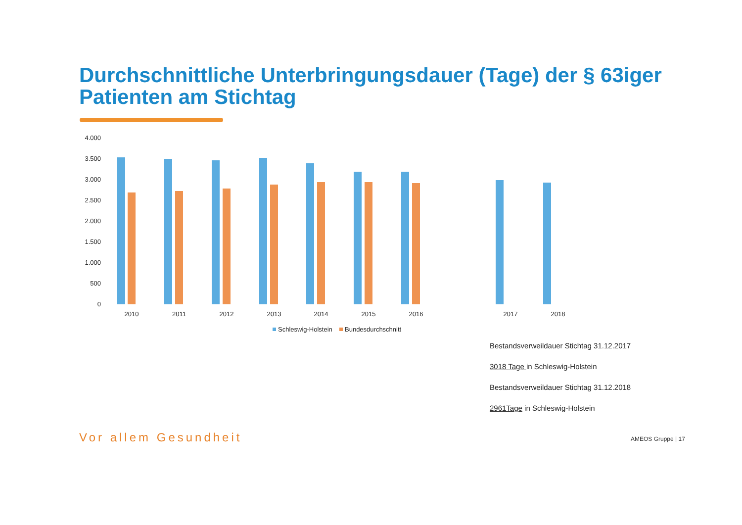Durchschnittliche Unterbringungsdauer (Tage) der § 63iger Patienten am Stichtag
4.000
3.500
3.000
2.500
2.000
1.500
1.000
500
0
2010
2011
2012
2013
2014
2015
2016
2017
2018
Schleswig-Holstein
Bundesdurchschnitt
Bestandsverweildauer Stichtag 31.12.2017
3018 Tage in Schleswig-Holstein
Bestandsverweildauer Stichtag 31.12.2018
2961Tage in Schleswig-Holstein
Vor allem Gesundheit AMEOS Gruppe | 17